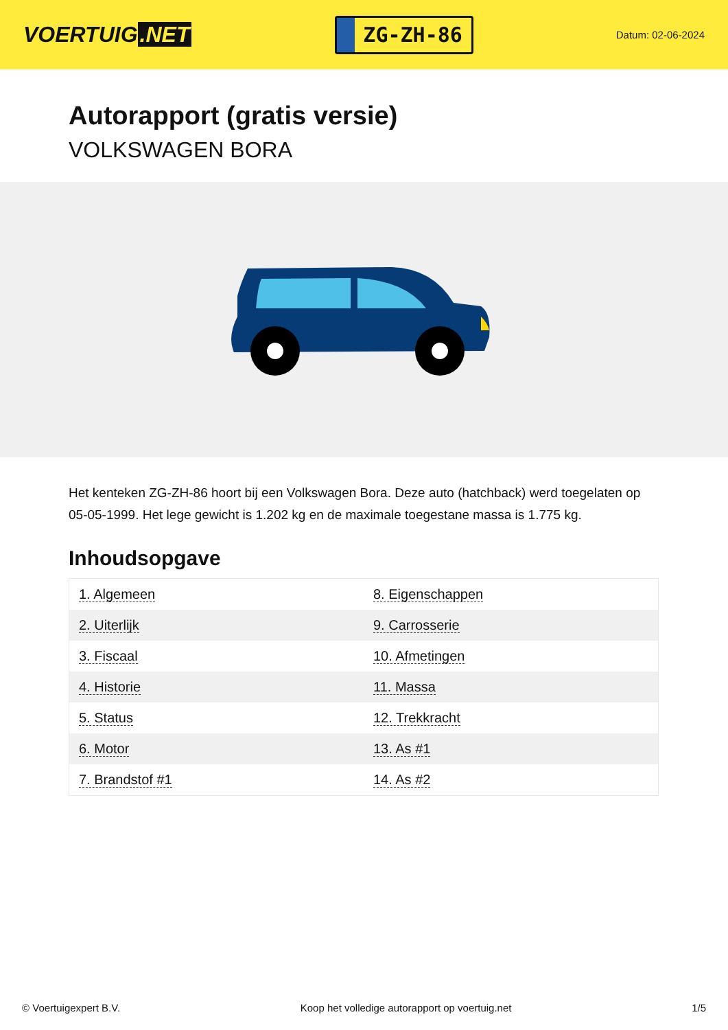VOERTUIG.NET
ZG-ZH-86
Datum: 02-06-2024
Autorapport (gratis versie)
VOLKSWAGEN BORA
Het kenteken ZG-ZH-86 hoort bij een Volkswagen Bora. Deze auto (hatchback) werd toegelaten op 05-05-1999. Het lege gewicht is 1.202 kg en de maximale toegestane massa is 1.775 kg.
Inhoudsopgave
| 1. Algemeen | 8. Eigenschappen |
| 2. Uiterlijk | 9. Carrosserie |
| 3. Fiscaal | 10. Afmetingen |
| 4. Historie | 11. Massa |
| 5. Status | 12. Trekkracht |
| 6. Motor | 13. As #1 |
| 7. Brandstof #1 | 14. As #2 |
© Voertuigexpert B.V. Koop het volledige autorapport op voertuig.net 1/5